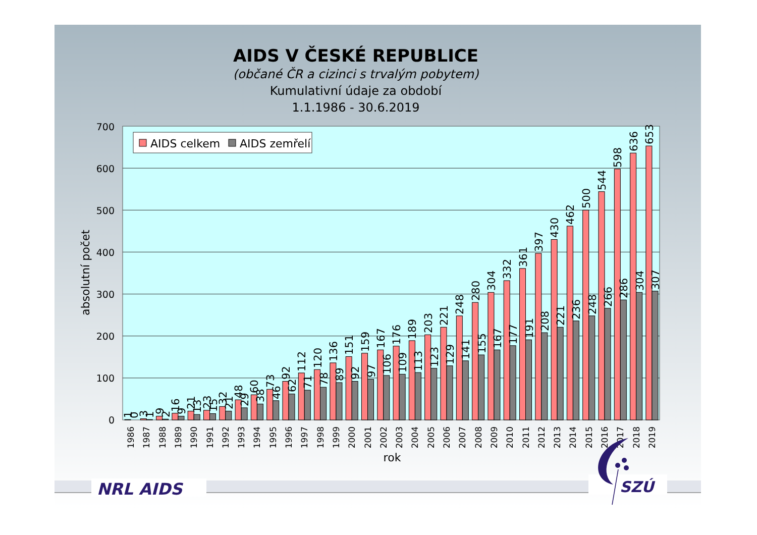AIDS V ČESKÉ REPUBLICE
(občané ČR a cizinci s trvalým pobytem)
Kumulativní údaje za období
1.1.1986 - 30.6.2019
AIDS celkem
AIDS zemřelí
700
600
500
400
300
200
100
0
absolutní počet
1
0
1986
3
1
1987
9
2
1988
16
9
1989
21
13
1990
23
15
1991
32
21
1992
48
29
1993
60
38
1994
73
46
1995
92
62
1996
112
71
1997
120
78
1998
136
89
1999
151
92
2000
159
97
2001
167
106
2002
176
109
2003
189
113
2004
203
123
2005
221
129
2006
248
141
2007
280
155
2008
304
167
2009
332
177
2010
361
191
2011
397
208
2012
430
221
2013
462
236
2014
500
248
2015
544
266
2016
598
286
2017
636
304
2018
653
307
2019
rok
NRL AIDS
SZÚ